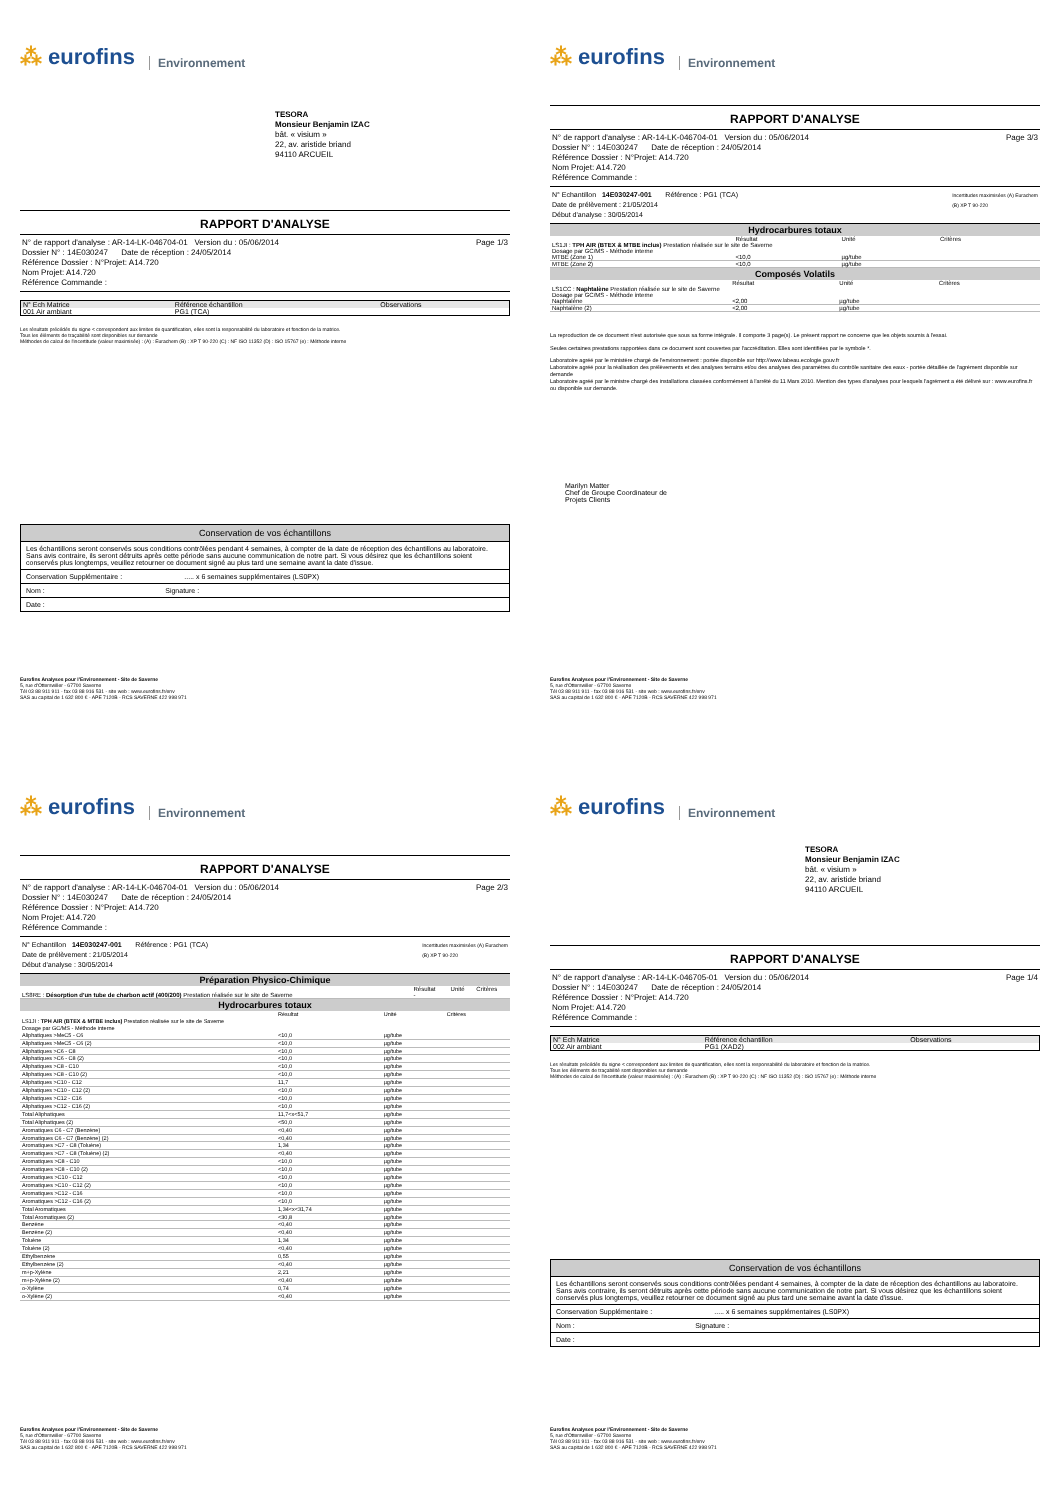⁂ eurofins
Environnement
TESORA
Monsieur Benjamin IZAC
bât. « visium »
22, av. aristide briand
94110 ARCUEIL
RAPPORT D'ANALYSE
N° de rapport d'analyse : AR-14-LK-046704-01 Version du : 05/06/2014
Dossier N° : 14E030247 Date de réception : 24/05/2014
Référence Dossier : N°Projet: A14.720
Nom Projet: A14.720
Référence Commande :
Page 1/3
| N° Ech Matrice | Référence échantillon | Observations |
| --- | --- | --- |
| 001 Air ambiant | PG1 (TCA) | |
Les résultats précédés du signe < correspondent aux limites de quantification, elles sont la responsabilité du laboratoire et fonction de la matrice.
Tous les éléments de traçabilité sont disponibles sur demande
Méthodes de calcul de l'incertitude (valeur maximisée) : (A) : Eurachem (B) : XP T 90-220 (C) : NF ISO 11352 (D) : ISO 15767 (e) : Méthode interne
Conservation de vos échantillons
Les échantillons seront conservés sous conditions contrôlées pendant 4 semaines, à compter de la date de réception des échantillons au laboratoire. Sans avis contraire, ils seront détruits après cette période sans aucune communication de notre part. Si vous désirez que les échantillons soient conservés plus longtemps, veuillez retourner ce document signé au plus tard une semaine avant la date d'issue.
Conservation Supplémentaire : ..... x 6 semaines supplémentaires (LS0PX)
Nom : Signature :
Date :
Eurofins Analyses pour l'Environnement - Site de Saverne
5, rue d'Otterswiller - 67700 Saverne
Tél 03 88 911 911 - fax 03 88 916 531 - site web : www.eurofins.fr/env
SAS au capital de 1 632 800 € - APE 7120B - RCS SAVERNE 422 998 971
⁂ eurofins
Environnement
RAPPORT D'ANALYSE
N° de rapport d'analyse : AR-14-LK-046704-01 Version du : 05/06/2014
Dossier N° : 14E030247 Date de réception : 24/05/2014
Référence Dossier : N°Projet: A14.720
Nom Projet: A14.720
Référence Commande :
Page 3/3
N° Echantillon 14E030247-001 Référence : PG1 (TCA)
Date de prélèvement : 21/05/2014
Début d'analyse : 30/05/2014
Incertitudes maximisées (A) Eurachem
(B) XP T 90-220
Hydrocarbures totaux
| | Résultat | Unité | Critères |
| --- | --- | --- | --- |
| LS1JI : TPH AIR (BTEX & MTBE inclus) Prestation réalisée sur le site de Saverne Dosage par GC/MS - Méthode interne | | | |
| MTBE (Zone 1) | <10,0 | µg/tube | |
| MTBE (Zone 2) | <10,0 | µg/tube | |
Composés Volatils
| | Résultat | Unité | Critères |
| --- | --- | --- | --- |
| LS1CC : Naphtalène Prestation réalisée sur le site de Saverne Dosage par GC/MS - Méthode interne | | | |
| Naphtalène | <2,00 | µg/tube | |
| Naphtalène (2) | <2,00 | µg/tube | |
La reproduction de ce document n'est autorisée que sous sa forme intégrale. Il comporte 3 page(s). Le présent rapport ne concerne que les objets soumis à l'essai.
Seules certaines prestations rapportées dans ce document sont couvertes par l'accréditation. Elles sont identifiées par le symbole *.
Laboratoire agréé par le ministère chargé de l'environnement : portée disponible sur http://www.labeau.ecologie.gouv.fr
Laboratoire agréé pour la réalisation des prélèvements et des analyses terrains et/ou des analyses des paramètres du contrôle sanitaire des eaux - portée détaillée de l'agrément disponible sur demande
Laboratoire agréé par le ministre chargé des installations classées conformément à l'arrêté du 11 Mars 2010. Mention des types d'analyses pour lesquels l'agrément a été délivré sur : www.eurofins.fr ou disponible sur demande.
Marilyn Matter
Chef de Groupe Coordinateur de
Projets Clients
Eurofins Analyses pour l'Environnement - Site de Saverne
5, rue d'Otterswiller - 67700 Saverne
Tél 03 88 911 911 - fax 03 88 916 531 - site web : www.eurofins.fr/env
SAS au capital de 1 632 800 € - APE 7120B - RCS SAVERNE 422 998 971
⁂ eurofins
Environnement
RAPPORT D'ANALYSE
N° de rapport d'analyse : AR-14-LK-046704-01 Version du : 05/06/2014
Dossier N° : 14E030247 Date de réception : 24/05/2014
Référence Dossier : N°Projet: A14.720
Nom Projet: A14.720
Référence Commande :
Page 2/3
N° Echantillon 14E030247-001 Référence : PG1 (TCA)
Date de prélèvement : 21/05/2014
Début d'analyse : 30/05/2014
Incertitudes maximisées (A) Eurachem
(B) XP T 90-220
Préparation Physico-Chimique
| | Résultat | Unité | Critères |
| --- | --- | --- | --- |
| LS8RE : Désorption d'un tube de charbon actif (400/200) Prestation réalisée sur le site de Saverne | - | | |
Hydrocarbures totaux
| | Résultat | Unité | Critères |
| --- | --- | --- | --- |
| LS1JI : TPH AIR (BTEX & MTBE inclus) Prestation réalisée sur le site de Saverne Dosage par GC/MS - Méthode interne | | | |
| Aliphatiques >MeC5 - C6 | <10,0 | µg/tube | |
| Aliphatiques >MeC5 - C6 (2) | <10,0 | µg/tube | |
| Aliphatiques >C6 - C8 | <10,0 | µg/tube | |
| Aliphatiques >C6 - C8 (2) | <10,0 | µg/tube | |
| Aliphatiques >C8 - C10 | <10,0 | µg/tube | |
| Aliphatiques >C8 - C10 (2) | <10,0 | µg/tube | |
| Aliphatiques >C10 - C12 | 11,7 | µg/tube | |
| Aliphatiques >C10 - C12 (2) | <10,0 | µg/tube | |
| Aliphatiques >C12 - C16 | <10,0 | µg/tube | |
| Aliphatiques >C12 - C16 (2) | <10,0 | µg/tube | |
| Total Aliphatiques | 11,7<x<51,7 | µg/tube | |
| Total Aliphatiques (2) | <50,0 | µg/tube | |
| Aromatiques C6 - C7 (Benzène) | <0,40 | µg/tube | |
| Aromatiques C6 - C7 (Benzène) (2) | <0,40 | µg/tube | |
| Aromatiques >C7 - C8 (Toluène) | 1,34 | µg/tube | |
| Aromatiques >C7 - C8 (Toluène) (2) | <0,40 | µg/tube | |
| Aromatiques >C8 - C10 | <10,0 | µg/tube | |
| Aromatiques >C8 - C10 (2) | <10,0 | µg/tube | |
| Aromatiques >C10 - C12 | <10,0 | µg/tube | |
| Aromatiques >C10 - C12 (2) | <10,0 | µg/tube | |
| Aromatiques >C12 - C16 | <10,0 | µg/tube | |
| Aromatiques >C12 - C16 (2) | <10,0 | µg/tube | |
| Total Aromatiques | 1,34<x<31,74 | µg/tube | |
| Total Aromatiques (2) | <30,8 | µg/tube | |
| Benzène | <0,40 | µg/tube | |
| Benzène (2) | <0,40 | µg/tube | |
| Toluène | 1,34 | µg/tube | |
| Toluène (2) | <0,40 | µg/tube | |
| Ethylbenzène | 0,55 | µg/tube | |
| Ethylbenzène (2) | <0,40 | µg/tube | |
| m+p-Xylène | 2,21 | µg/tube | |
| m+p-Xylène (2) | <0,40 | µg/tube | |
| o-Xylène | 0,74 | µg/tube | |
| o-Xylène (2) | <0,40 | µg/tube | |
Eurofins Analyses pour l'Environnement - Site de Saverne
5, rue d'Otterswiller - 67700 Saverne
Tél 03 88 911 911 - fax 03 88 916 531 - site web : www.eurofins.fr/env
SAS au capital de 1 632 800 € - APE 7120B - RCS SAVERNE 422 998 971
⁂ eurofins
Environnement
TESORA
Monsieur Benjamin IZAC
bât. « visium »
22, av. aristide briand
94110 ARCUEIL
RAPPORT D'ANALYSE
N° de rapport d'analyse : AR-14-LK-046705-01 Version du : 05/06/2014
Dossier N° : 14E030247 Date de réception : 24/05/2014
Référence Dossier : N°Projet: A14.720
Nom Projet: A14.720
Référence Commande :
Page 1/4
| N° Ech Matrice | Référence échantillon | Observations |
| --- | --- | --- |
| 002 Air ambiant | PG1 (XAD2) | |
Les résultats précédés du signe < correspondent aux limites de quantification, elles sont la responsabilité du laboratoire et fonction de la matrice.
Tous les éléments de traçabilité sont disponibles sur demande
Méthodes de calcul de l'incertitude (valeur maximisée) : (A) : Eurachem (B) : XP T 90-220 (C) : NF ISO 11352 (D) : ISO 15767 (e) : Méthode interne
Conservation de vos échantillons
Les échantillons seront conservés sous conditions contrôlées pendant 4 semaines, à compter de la date de réception des échantillons au laboratoire. Sans avis contraire, ils seront détruits après cette période sans aucune communication de notre part. Si vous désirez que les échantillons soient conservés plus longtemps, veuillez retourner ce document signé au plus tard une semaine avant la date d'issue.
Conservation Supplémentaire : ..... x 6 semaines supplémentaires (LS0PX)
Nom : Signature :
Date :
Eurofins Analyses pour l'Environnement - Site de Saverne
5, rue d'Otterswiller - 67700 Saverne
Tél 03 88 911 911 - fax 03 88 916 531 - site web : www.eurofins.fr/env
SAS au capital de 1 632 800 € - APE 7120B - RCS SAVERNE 422 998 971